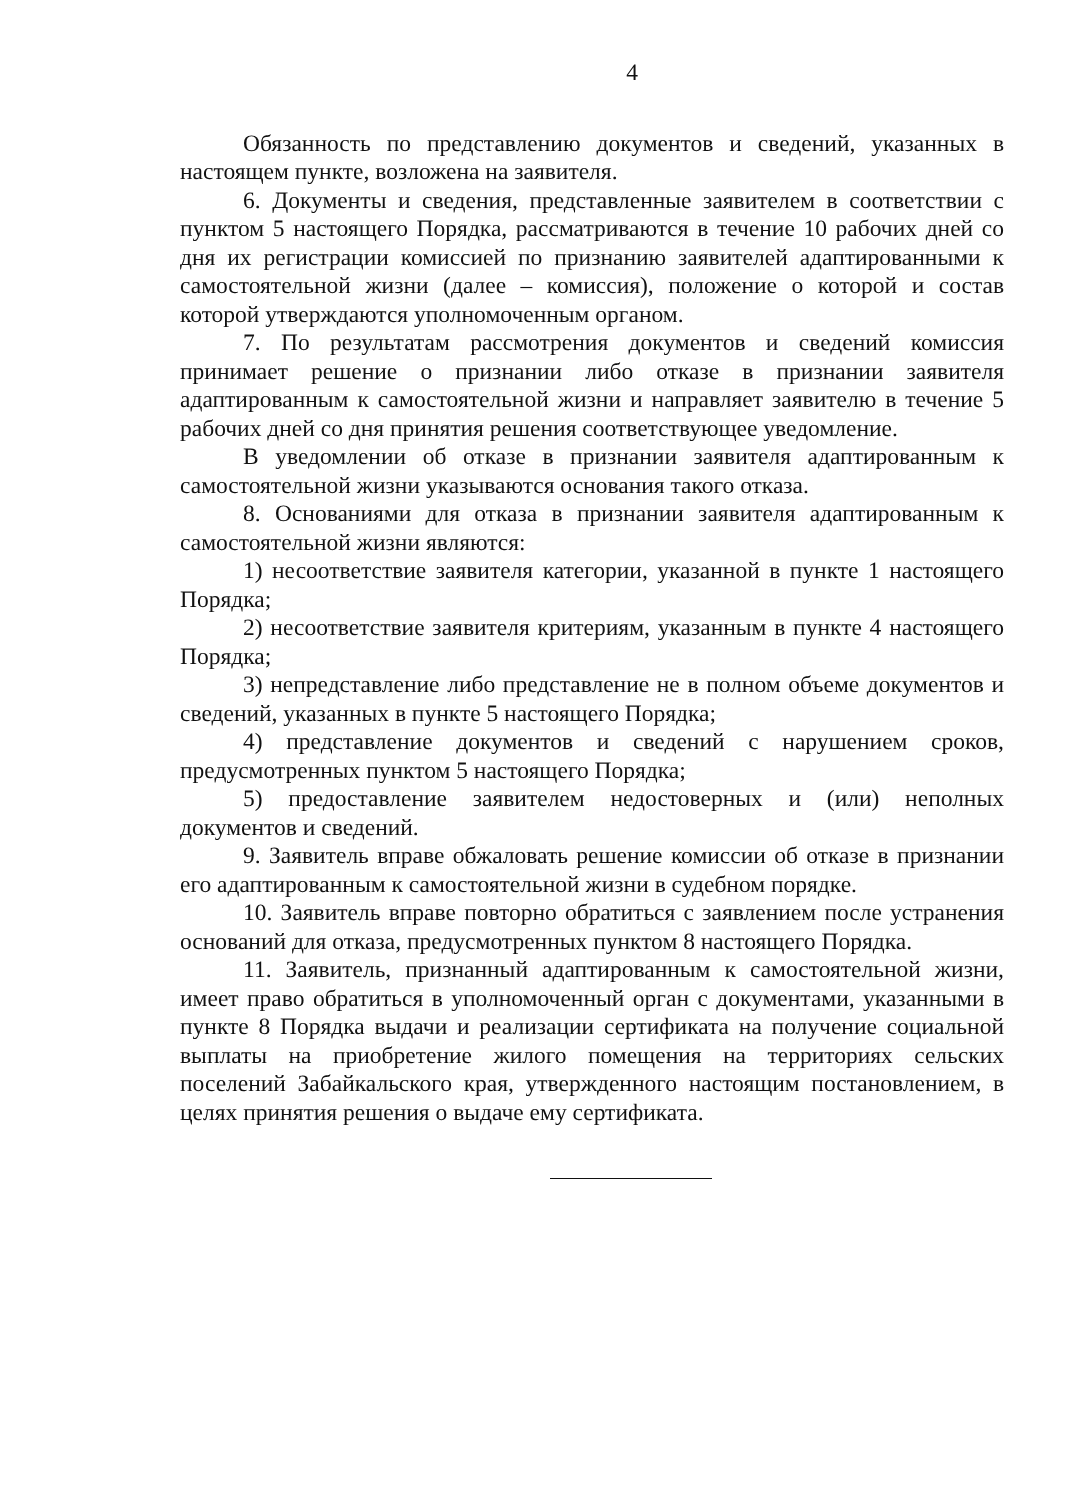4
Обязанность по представлению документов и сведений, указанных в настоящем пункте, возложена на заявителя.
6. Документы и сведения, представленные заявителем в соответствии с пунктом 5 настоящего Порядка, рассматриваются в течение 10 рабочих дней со дня их регистрации комиссией по признанию заявителей адаптированными к самостоятельной жизни (далее – комиссия), положение о которой и состав которой утверждаются уполномоченным органом.
7. По результатам рассмотрения документов и сведений комиссия принимает решение о признании либо отказе в признании заявителя адаптированным к самостоятельной жизни и направляет заявителю в течение 5 рабочих дней со дня принятия решения соответствующее уведомление.
В уведомлении об отказе в признании заявителя адаптированным к самостоятельной жизни указываются основания такого отказа.
8. Основаниями для отказа в признании заявителя адаптированным к самостоятельной жизни являются:
1) несоответствие заявителя категории, указанной в пункте 1 настоящего Порядка;
2) несоответствие заявителя критериям, указанным в пункте 4 настоящего Порядка;
3) непредставление либо представление не в полном объеме документов и сведений, указанных в пункте 5 настоящего Порядка;
4) представление документов и сведений с нарушением сроков, предусмотренных пунктом 5 настоящего Порядка;
5) предоставление заявителем недостоверных и (или) неполных документов и сведений.
9. Заявитель вправе обжаловать решение комиссии об отказе в признании его адаптированным к самостоятельной жизни в судебном порядке.
10. Заявитель вправе повторно обратиться с заявлением после устранения оснований для отказа, предусмотренных пунктом 8 настоящего Порядка.
11. Заявитель, признанный адаптированным к самостоятельной жизни, имеет право обратиться в уполномоченный орган с документами, указанными в пункте 8 Порядка выдачи и реализации сертификата на получение социальной выплаты на приобретение жилого помещения на территориях сельских поселений Забайкальского края, утвержденного настоящим постановлением, в целях принятия решения о выдаче ему сертификата.